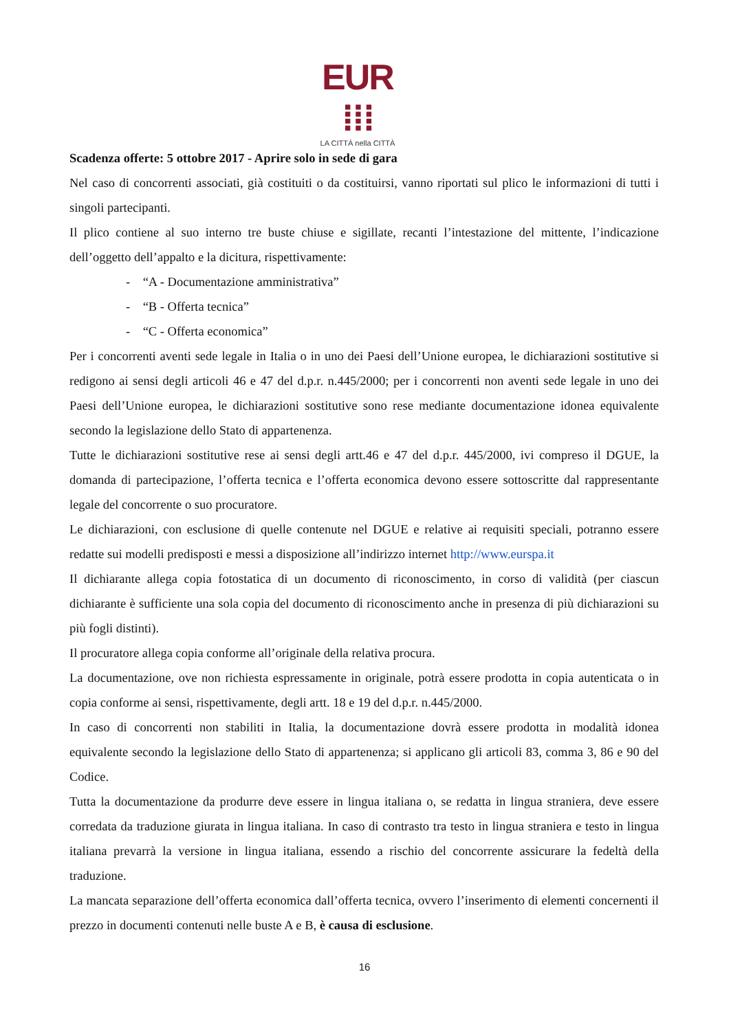EUR ⁞⁞⁞
LA CITTÀ nella CITTÀ
Scadenza offerte: 5 ottobre 2017 - Aprire solo in sede di gara
Nel caso di concorrenti associati, già costituiti o da costituirsi, vanno riportati sul plico le informazioni di tutti i singoli partecipanti.
Il plico contiene al suo interno tre buste chiuse e sigillate, recanti l’intestazione del mittente, l’indicazione dell’oggetto dell’appalto e la dicitura, rispettivamente:
- “A - Documentazione amministrativa”
- “B - Offerta tecnica”
- “C - Offerta economica”
Per i concorrenti aventi sede legale in Italia o in uno dei Paesi dell’Unione europea, le dichiarazioni sostitutive si redigono ai sensi degli articoli 46 e 47 del d.p.r. n.445/2000; per i concorrenti non aventi sede legale in uno dei Paesi dell’Unione europea, le dichiarazioni sostitutive sono rese mediante documentazione idonea equivalente secondo la legislazione dello Stato di appartenenza.
Tutte le dichiarazioni sostitutive rese ai sensi degli artt.46 e 47 del d.p.r. 445/2000, ivi compreso il DGUE, la domanda di partecipazione, l’offerta tecnica e l’offerta economica devono essere sottoscritte dal rappresentante legale del concorrente o suo procuratore.
Le dichiarazioni, con esclusione di quelle contenute nel DGUE e relative ai requisiti speciali, potranno essere redatte sui modelli predisposti e messi a disposizione all’indirizzo internet http://www.eurspa.it
Il dichiarante allega copia fotostatica di un documento di riconoscimento, in corso di validità (per ciascun dichiarante è sufficiente una sola copia del documento di riconoscimento anche in presenza di più dichiarazioni su più fogli distinti).
Il procuratore allega copia conforme all’originale della relativa procura.
La documentazione, ove non richiesta espressamente in originale, potrà essere prodotta in copia autenticata o in copia conforme ai sensi, rispettivamente, degli artt. 18 e 19 del d.p.r. n.445/2000.
In caso di concorrenti non stabiliti in Italia, la documentazione dovrà essere prodotta in modalità idonea equivalente secondo la legislazione dello Stato di appartenenza; si applicano gli articoli 83, comma 3, 86 e 90 del Codice.
Tutta la documentazione da produrre deve essere in lingua italiana o, se redatta in lingua straniera, deve essere corredata da traduzione giurata in lingua italiana. In caso di contrasto tra testo in lingua straniera e testo in lingua italiana prevarrà la versione in lingua italiana, essendo a rischio del concorrente assicurare la fedeltà della traduzione.
La mancata separazione dell’offerta economica dall’offerta tecnica, ovvero l’inserimento di elementi concernenti il prezzo in documenti contenuti nelle buste A e B, è causa di esclusione.
16